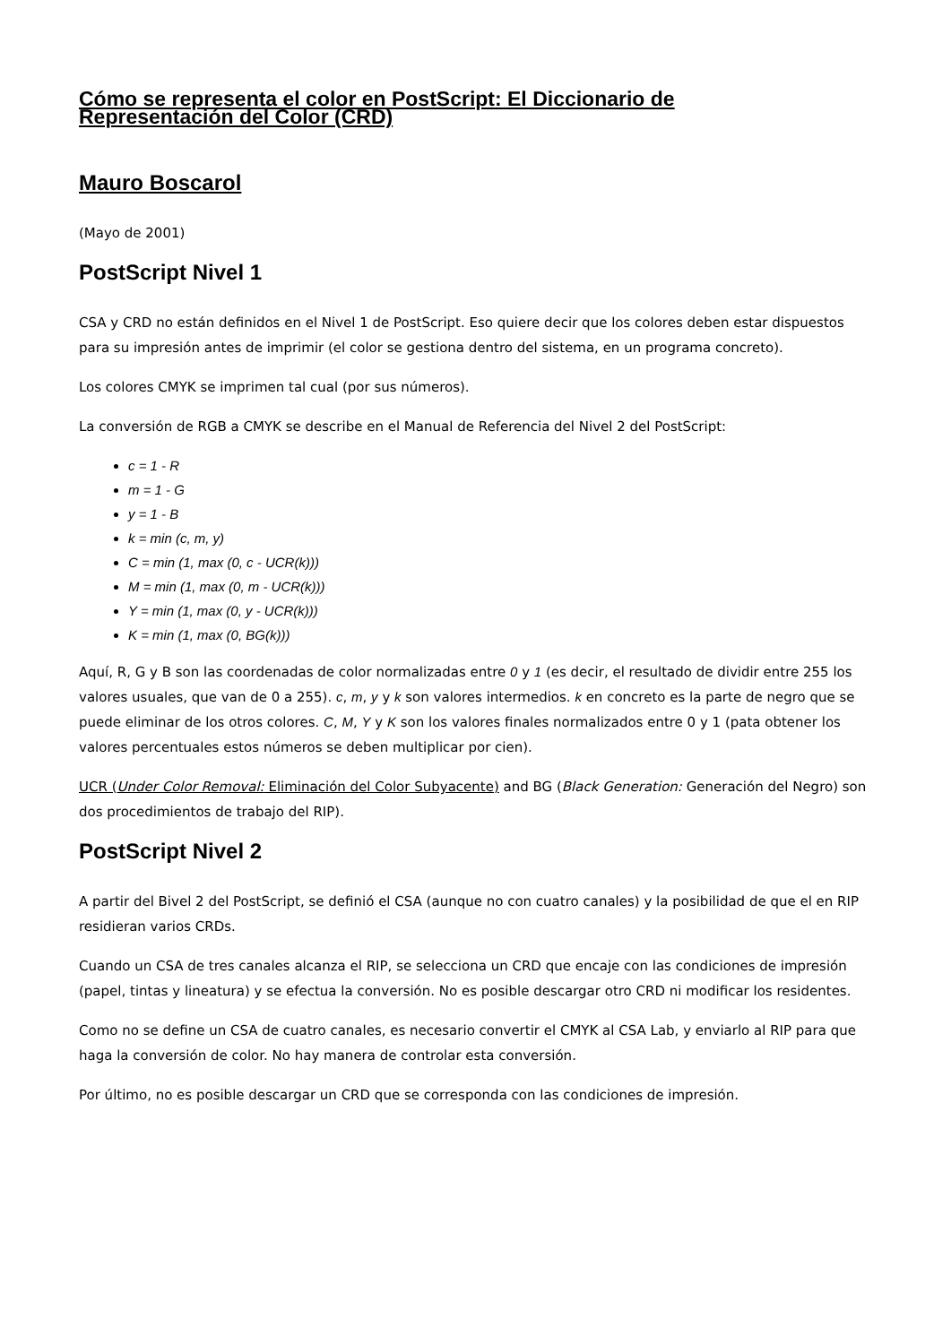Cómo se representa el color en PostScript: El Diccionario de Representación del Color (CRD)
Mauro Boscarol
(Mayo de 2001)
PostScript Nivel 1
CSA y CRD no están definidos en el Nivel 1 de PostScript. Eso quiere decir que los colores deben estar dispuestos para su impresión antes de imprimir (el color se gestiona dentro del sistema, en un programa concreto).
Los colores CMYK se imprimen tal cual (por sus números).
La conversión de RGB a CMYK se describe en el Manual de Referencia del Nivel 2 del PostScript:
c = 1 - R
m = 1 - G
y = 1 - B
k = min (c, m, y)
C = min (1, max (0, c - UCR(k)))
M = min (1, max (0, m - UCR(k)))
Y = min (1, max (0, y - UCR(k)))
K = min (1, max (0, BG(k)))
Aquí, R, G y B son las coordenadas de color normalizadas entre 0 y 1 (es decir, el resultado de dividir entre 255 los valores usuales, que van de 0 a 255). c, m, y y k son valores intermedios. k en concreto es la parte de negro que se puede eliminar de los otros colores. C, M, Y y K son los valores finales normalizados entre 0 y 1 (pata obtener los valores percentuales estos números se deben multiplicar por cien).
UCR (Under Color Removal: Eliminación del Color Subyacente) and BG (Black Generation: Generación del Negro) son dos procedimientos de trabajo del RIP).
PostScript Nivel 2
A partir del Bivel 2 del PostScript, se definió el CSA (aunque no con cuatro canales) y la posibilidad de que el en RIP residieran varios CRDs.
Cuando un CSA de tres canales alcanza el RIP, se selecciona un CRD que encaje con las condiciones de impresión (papel, tintas y lineatura) y se efectua la conversión. No es posible descargar otro CRD ni modificar los residentes.
Como no se define un CSA de cuatro canales, es necesario convertir el CMYK al CSA Lab, y enviarlo al RIP para que haga la conversión de color. No hay manera de controlar esta conversión.
Por último, no es posible descargar un CRD que se corresponda con las condiciones de impresión.